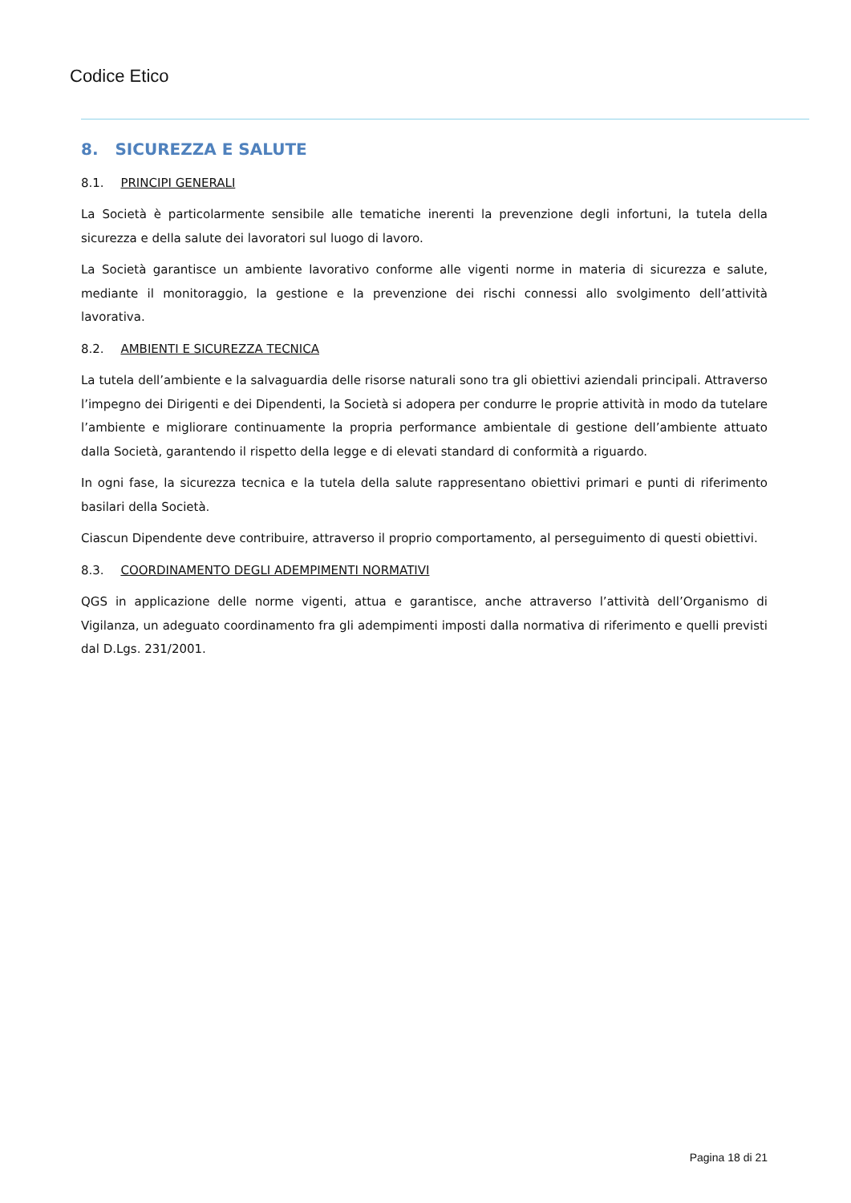Codice Etico
8. SICUREZZA E SALUTE
8.1. PRINCIPI GENERALI
La Società è particolarmente sensibile alle tematiche inerenti la prevenzione degli infortuni, la tutela della sicurezza e della salute dei lavoratori sul luogo di lavoro.
La Società garantisce un ambiente lavorativo conforme alle vigenti norme in materia di sicurezza e salute, mediante il monitoraggio, la gestione e la prevenzione dei rischi connessi allo svolgimento dell’attività lavorativa.
8.2. AMBIENTI E SICUREZZA TECNICA
La tutela dell’ambiente e la salvaguardia delle risorse naturali sono tra gli obiettivi aziendali principali. Attraverso l’impegno dei Dirigenti e dei Dipendenti, la Società si adopera per condurre le proprie attività in modo da tutelare l’ambiente e migliorare continuamente la propria performance ambientale di gestione dell’ambiente attuato dalla Società, garantendo il rispetto della legge e di elevati standard di conformità a riguardo.
In ogni fase, la sicurezza tecnica e la tutela della salute rappresentano obiettivi primari e punti di riferimento basilari della Società.
Ciascun Dipendente deve contribuire, attraverso il proprio comportamento, al perseguimento di questi obiettivi.
8.3. COORDINAMENTO DEGLI ADEMPIMENTI NORMATIVI
QGS in applicazione delle norme vigenti, attua e garantisce, anche attraverso l’attività dell’Organismo di Vigilanza, un adeguato coordinamento fra gli adempimenti imposti dalla normativa di riferimento e quelli previsti dal D.Lgs. 231/2001.
Pagina 18 di 21